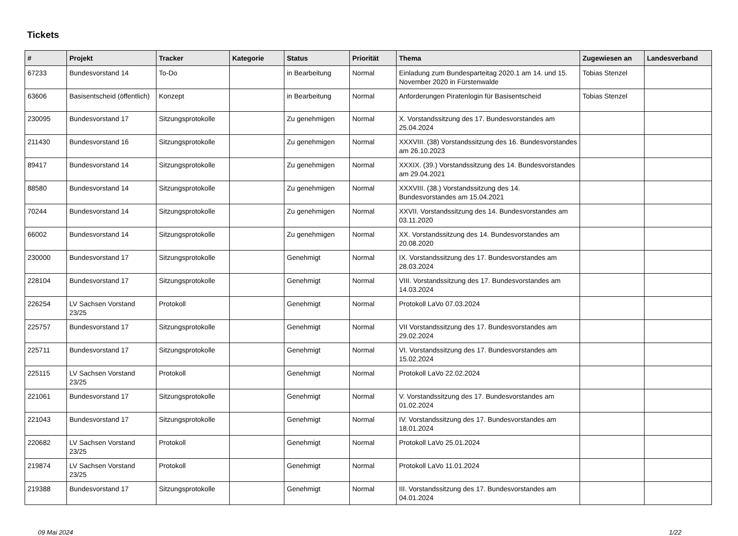Tickets
| # | Projekt | Tracker | Kategorie | Status | Priorität | Thema | Zugewiesen an | Landesverband |
| --- | --- | --- | --- | --- | --- | --- | --- | --- |
| 67233 | Bundesvorstand 14 | To-Do | | in Bearbeitung | Normal | Einladung zum Bundesparteitag 2020.1 am 14. und 15. November 2020 in Fürstenwalde | Tobias Stenzel | |
| 63606 | Basisentscheid (öffentlich) | Konzept | | in Bearbeitung | Normal | Anforderungen Piratenlogin für Basisentscheid | Tobias Stenzel | |
| 230095 | Bundesvorstand 17 | Sitzungsprotokolle | | Zu genehmigen | Normal | X. Vorstandssitzung des 17. Bundesvorstandes am 25.04.2024 | | |
| 211430 | Bundesvorstand 16 | Sitzungsprotokolle | | Zu genehmigen | Normal | XXXVIII. (38) Vorstandssitzung des 16. Bundesvorstandes am 26.10.2023 | | |
| 89417 | Bundesvorstand 14 | Sitzungsprotokolle | | Zu genehmigen | Normal | XXXIX. (39.) Vorstandssitzung des 14. Bundesvorstandes am 29.04.2021 | | |
| 88580 | Bundesvorstand 14 | Sitzungsprotokolle | | Zu genehmigen | Normal | XXXVIII. (38.) Vorstandssitzung des 14. Bundesvorstandes am 15.04.2021 | | |
| 70244 | Bundesvorstand 14 | Sitzungsprotokolle | | Zu genehmigen | Normal | XXVII. Vorstandssitzung des 14. Bundesvorstandes am 03.11.2020 | | |
| 66002 | Bundesvorstand 14 | Sitzungsprotokolle | | Zu genehmigen | Normal | XX. Vorstandssitzung des 14. Bundesvorstandes am 20.08.2020 | | |
| 230000 | Bundesvorstand 17 | Sitzungsprotokolle | | Genehmigt | Normal | IX. Vorstandssitzung des 17. Bundesvorstandes am 28.03.2024 | | |
| 228104 | Bundesvorstand 17 | Sitzungsprotokolle | | Genehmigt | Normal | VIII. Vorstandssitzung des 17. Bundesvorstandes am 14.03.2024 | | |
| 226254 | LV Sachsen Vorstand 23/25 | Protokoll | | Genehmigt | Normal | Protokoll LaVo 07.03.2024 | | |
| 225757 | Bundesvorstand 17 | Sitzungsprotokolle | | Genehmigt | Normal | VII Vorstandssitzung des 17. Bundesvorstandes am 29.02.2024 | | |
| 225711 | Bundesvorstand 17 | Sitzungsprotokolle | | Genehmigt | Normal | VI. Vorstandssitzung des 17. Bundesvorstandes am 15.02.2024 | | |
| 225115 | LV Sachsen Vorstand 23/25 | Protokoll | | Genehmigt | Normal | Protokoll LaVo 22.02.2024 | | |
| 221061 | Bundesvorstand 17 | Sitzungsprotokolle | | Genehmigt | Normal | V. Vorstandssitzung des 17. Bundesvorstandes am 01.02.2024 | | |
| 221043 | Bundesvorstand 17 | Sitzungsprotokolle | | Genehmigt | Normal | IV. Vorstandssitzung des 17. Bundesvorstandes am 18.01.2024 | | |
| 220682 | LV Sachsen Vorstand 23/25 | Protokoll | | Genehmigt | Normal | Protokoll LaVo 25.01.2024 | | |
| 219874 | LV Sachsen Vorstand 23/25 | Protokoll | | Genehmigt | Normal | Protokoll LaVo 11.01.2024 | | |
| 219388 | Bundesvorstand 17 | Sitzungsprotokolle | | Genehmigt | Normal | III. Vorstandssitzung des 17. Bundesvorstandes am 04.01.2024 | | |
09 Mai 2024 1/22